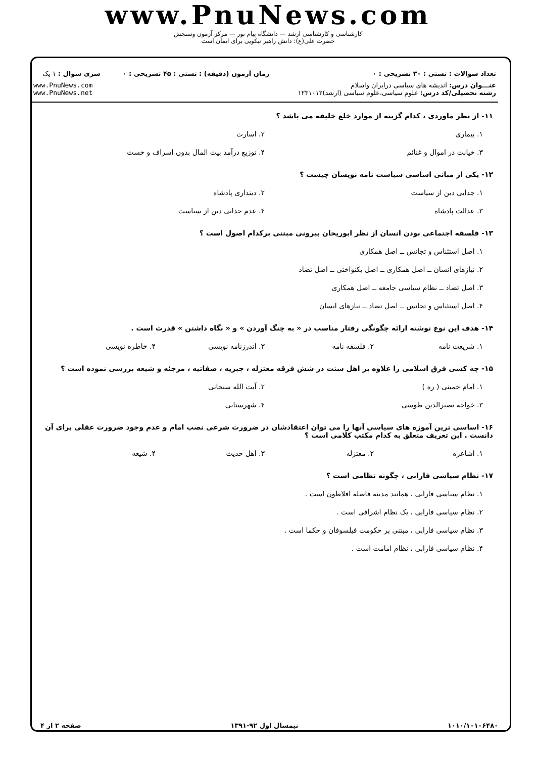www.PnuNews.com
کارشناسی و کارشناسی ارشد — دانشگاه پیام نور — مرکز آزمون وسنجش
حضرت علی(ع): دانش راهبر نیکویی برای ایمان است
| تعداد سوالات : تستی : ۳۰ تشریحی : ۰ | زمان آزمون (دقیقه) : تستی : ۴۵ تشریحی : ۰ | سری سوال : ۱ یک |
| عنـــوان درس: اندیشه های سیاسی درایران واسلام رشته تحصیلی/کد درس: علوم سیاسی،علوم سیاسی (ارشد)۱۲۳۱۰۱۲ | | www.PnuNews.com www.PnuNews.net |
۱۱- از نظر ماوردی ، کدام گزینه از موارد خلع خلیفه می باشد ؟
۱. بیماری
۲. اسارت
۳. خیانت در اموال و غنائم
۴. توزیع درآمد بیت المال بدون اسراف و خست
۱۲- یکی از مبانی اساسی سیاست نامه نویسان چیست ؟
۱. جدایی دین از سیاست
۲. دینداری پادشاه
۳. عدالت پادشاه
۴. عدم جدایی دین از سیاست
۱۳- فلسفه اجتماعی بودن انسان از نظر ابوریحان بیرونی مبتنی برکدام اصول است ؟
۱. اصل استئناس و تجانس ــ اصل همکاری
۲. نیازهای انسان ــ اصل همکاری ــ اصل یکنواختی ــ اصل تضاد
۳. اصل تضاد ــ نظام سیاسی جامعه ــ اصل همکاری
۴. اصل استئناس و تجانس ــ اصل تضاد ــ نیازهای انسان
۱۴- هدف این نوع نوشته ارائه چگونگی رفتار مناسب در « به چنگ آوردن » و « نگاه داشتن » قدرت است .
۱. شریعت نامه
۲. فلسفه نامه
۳. اندرزنامه نویسی
۴. خاطره نویسی
۱۵- چه کسی فرق اسلامی را علاوه بر اهل سنت در شش فرقه معتزله ، جبریه ، صفاتیه ، مرجئه و شیعه بررسی نموده است ؟
۱. امام خمینی ( ره )
۲. آیت الله سبحانی
۳. خواجه نصیرالدین طوسی
۴. شهرستانی
۱۶- اساسی ترین آموزه های سیاسی آنها را می توان اعتقادشان در ضرورت شرعی نصب امام و عدم وجود ضرورت عقلی برای آن دانست . این تعریف متعلق به کدام مکتب کلامی است ؟
۱. اشاعره
۲. معتزله
۳. اهل حدیث
۴. شیعه
۱۷- نظام سیاسی فارابی ، چگونه نظامی است ؟
۱. نظام سیاسی فارابی ، همانند مدینه فاضله افلاطون است .
۲. نظام سیاسی فارابی ، یک نظام اشرافی است .
۳. نظام سیاسی فارابی ، مبتنی بر حکومت فیلسوفان و حکما است .
۴. نظام سیاسی فارابی ، نظام امامت است .
۱۰۱۰/۱۰۱۰۶۴۸۰ نیمسال اول ۹۲-۱۳۹۱ صفحه ۲ از ۴